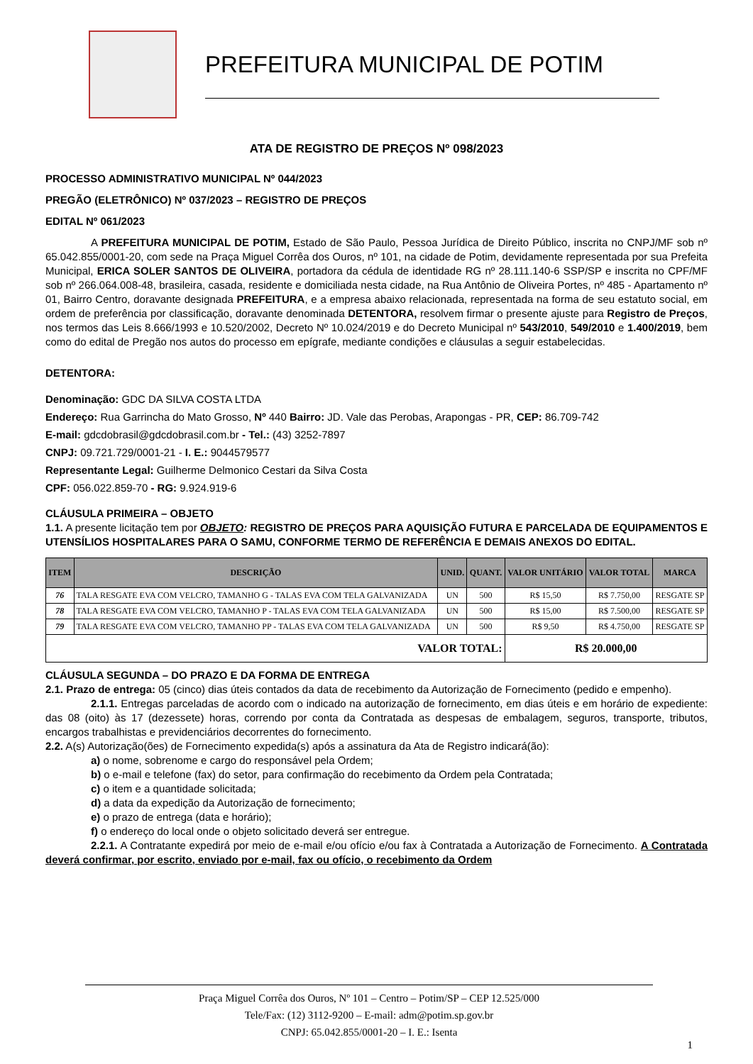PREFEITURA MUNICIPAL DE POTIM
ATA DE REGISTRO DE PREÇOS Nº 098/2023
PROCESSO ADMINISTRATIVO MUNICIPAL Nº 044/2023
PREGÃO (ELETRÔNICO) Nº 037/2023 – REGISTRO DE PREÇOS
EDITAL Nº 061/2023
A PREFEITURA MUNICIPAL DE POTIM, Estado de São Paulo, Pessoa Jurídica de Direito Público, inscrita no CNPJ/MF sob nº 65.042.855/0001-20, com sede na Praça Miguel Corrêa dos Ouros, nº 101, na cidade de Potim, devidamente representada por sua Prefeita Municipal, ERICA SOLER SANTOS DE OLIVEIRA, portadora da cédula de identidade RG nº 28.111.140-6 SSP/SP e inscrita no CPF/MF sob nº 266.064.008-48, brasileira, casada, residente e domiciliada nesta cidade, na Rua Antônio de Oliveira Portes, nº 485 - Apartamento nº 01, Bairro Centro, doravante designada PREFEITURA, e a empresa abaixo relacionada, representada na forma de seu estatuto social, em ordem de preferência por classificação, doravante denominada DETENTORA, resolvem firmar o presente ajuste para Registro de Preços, nos termos das Leis 8.666/1993 e 10.520/2002, Decreto Nº 10.024/2019 e do Decreto Municipal nº 543/2010, 549/2010 e 1.400/2019, bem como do edital de Pregão nos autos do processo em epígrafe, mediante condições e cláusulas a seguir estabelecidas.
DETENTORA:
Denominação: GDC DA SILVA COSTA LTDA
Endereço: Rua Garrincha do Mato Grosso, Nº 440 Bairro: JD. Vale das Perobas, Arapongas - PR, CEP: 86.709-742
E-mail: gdcdobrasil@gdcdobrasil.com.br - Tel.: (43) 3252-7897
CNPJ: 09.721.729/0001-21 - I. E.: 9044579577
Representante Legal: Guilherme Delmonico Cestari da Silva Costa
CPF: 056.022.859-70 - RG: 9.924.919-6
CLÁUSULA PRIMEIRA – OBJETO
1.1. A presente licitação tem por OBJETO: REGISTRO DE PREÇOS PARA AQUISIÇÃO FUTURA E PARCELADA DE EQUIPAMENTOS E UTENSÍLIOS HOSPITALARES PARA O SAMU, CONFORME TERMO DE REFERÊNCIA E DEMAIS ANEXOS DO EDITAL.
| ITEM | DESCRIÇÃO | UNID. | QUANT. | VALOR UNITÁRIO | VALOR TOTAL | MARCA |
| --- | --- | --- | --- | --- | --- | --- |
| 76 | TALA RESGATE EVA COM VELCRO, TAMANHO G - TALAS EVA COM TELA GALVANIZADA | UN | 500 | R$ 15,50 | R$ 7.750,00 | RESGATE SP |
| 78 | TALA RESGATE EVA COM VELCRO, TAMANHO P - TALAS EVA COM TELA GALVANIZADA | UN | 500 | R$ 15,00 | R$ 7.500,00 | RESGATE SP |
| 79 | TALA RESGATE EVA COM VELCRO, TAMANHO PP - TALAS EVA COM TELA GALVANIZADA | UN | 500 | R$ 9,50 | R$ 4.750,00 | RESGATE SP |
| VALOR TOTAL: | | | | R$ 20.000,00 | | |
CLÁUSULA SEGUNDA – DO PRAZO E DA FORMA DE ENTREGA
2.1. Prazo de entrega: 05 (cinco) dias úteis contados da data de recebimento da Autorização de Fornecimento (pedido e empenho).
2.1.1. Entregas parceladas de acordo com o indicado na autorização de fornecimento, em dias úteis e em horário de expediente: das 08 (oito) às 17 (dezessete) horas, correndo por conta da Contratada as despesas de embalagem, seguros, transporte, tributos, encargos trabalhistas e previdenciários decorrentes do fornecimento.
2.2. A(s) Autorização(ões) de Fornecimento expedida(s) após a assinatura da Ata de Registro indicará(ão):
a) o nome, sobrenome e cargo do responsável pela Ordem;
b) o e-mail e telefone (fax) do setor, para confirmação do recebimento da Ordem pela Contratada;
c) o item e a quantidade solicitada;
d) a data da expedição da Autorização de fornecimento;
e) o prazo de entrega (data e horário);
f) o endereço do local onde o objeto solicitado deverá ser entregue.
2.2.1. A Contratante expedirá por meio de e-mail e/ou ofício e/ou fax à Contratada a Autorização de Fornecimento. A Contratada deverá confirmar, por escrito, enviado por e-mail, fax ou ofício, o recebimento da Ordem
Praça Miguel Corrêa dos Ouros, Nº 101 – Centro – Potim/SP – CEP 12.525/000
Tele/Fax: (12) 3112-9200 – E-mail: adm@potim.sp.gov.br
CNPJ: 65.042.855/0001-20 – I. E.: Isenta
1